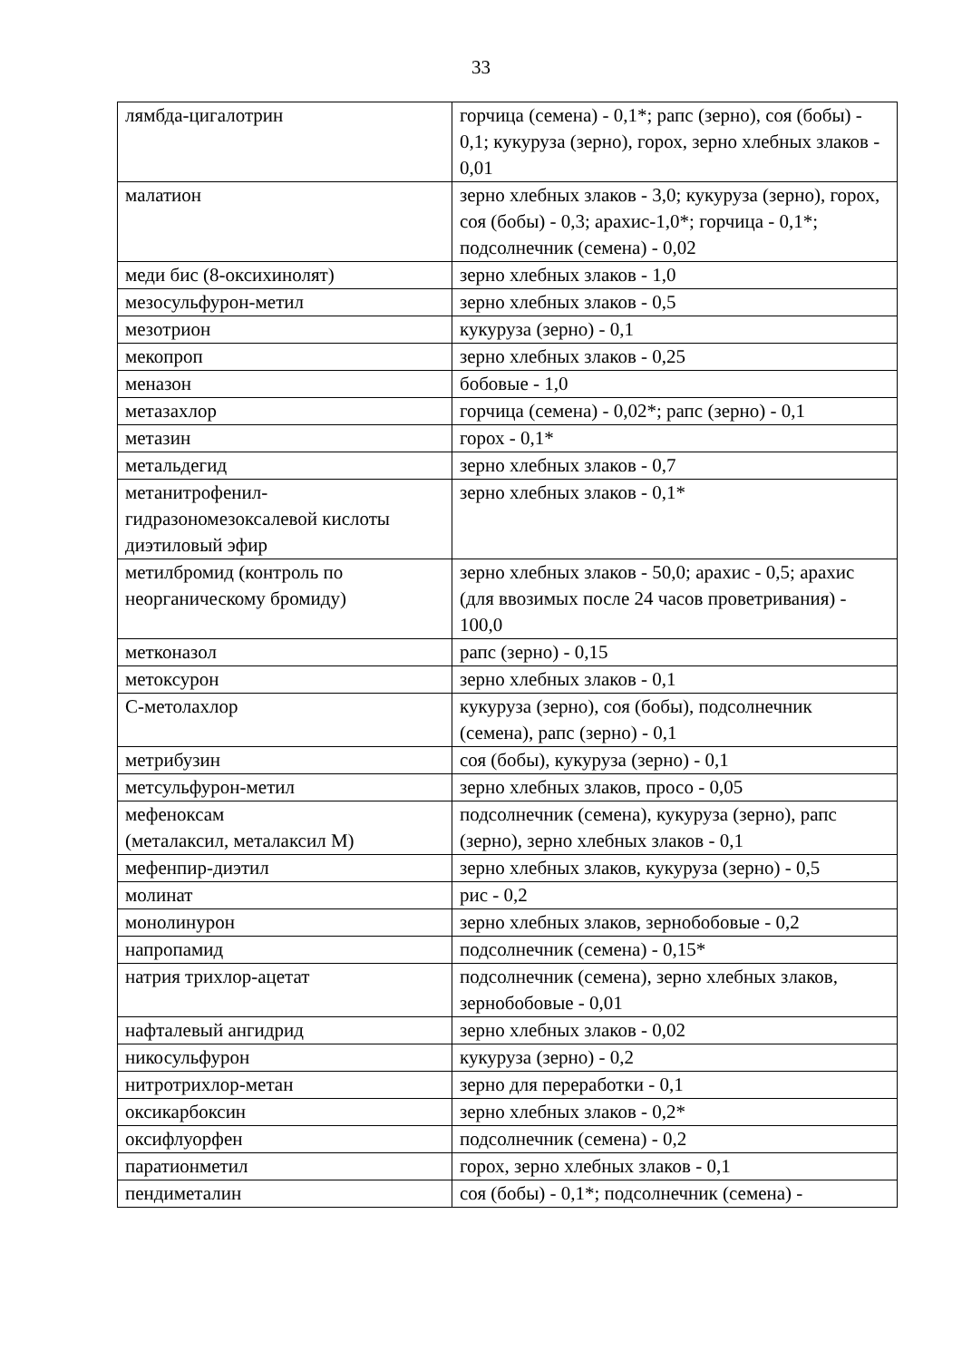33
| лямбда-цигалотрин | горчица (семена) - 0,1*; рапс (зерно), соя (бобы) - 0,1; кукуруза (зерно), горох, зерно хлебных злаков - 0,01 |
| малатион | зерно хлебных злаков - 3,0; кукуруза (зерно), горох, соя (бобы) - 0,3; арахис-1,0*; горчица - 0,1*; подсолнечник (семена) - 0,02 |
| меди бис (8-оксихинолят) | зерно хлебных злаков - 1,0 |
| мезосульфурон-метил | зерно хлебных злаков - 0,5 |
| мезотрион | кукуруза (зерно) - 0,1 |
| мекопроп | зерно хлебных злаков - 0,25 |
| меназон | бобовые - 1,0 |
| метазахлор | горчица (семена) - 0,02*; рапс (зерно) - 0,1 |
| метазин | горох - 0,1* |
| метальдегид | зерно хлебных злаков - 0,7 |
| метанитрофенил-гидразономезоксалевой кислоты диэтиловый эфир | зерно хлебных злаков - 0,1* |
| метилбромид (контроль по неорганическому бромиду) | зерно хлебных злаков - 50,0; арахис - 0,5; арахис (для ввозимых после 24 часов проветривания) - 100,0 |
| метконазол | рапс (зерно) - 0,15 |
| метоксурон | зерно хлебных злаков - 0,1 |
| С-метолахлор | кукуруза (зерно), соя (бобы), подсолнечник (семена), рапс (зерно) - 0,1 |
| метрибузин | соя (бобы), кукуруза (зерно) - 0,1 |
| метсульфурон-метил | зерно хлебных злаков, просо - 0,05 |
| мефеноксам (металаксил, металаксил М) | подсолнечник (семена), кукуруза (зерно), рапс (зерно), зерно хлебных злаков - 0,1 |
| мефенпир-диэтил | зерно хлебных злаков, кукуруза (зерно) - 0,5 |
| молинат | рис - 0,2 |
| монолинурон | зерно хлебных злаков, зернобобовые - 0,2 |
| напропамид | подсолнечник (семена) - 0,15* |
| натрия трихлор-ацетат | подсолнечник (семена), зерно хлебных злаков, зернобобовые - 0,01 |
| нафталевый ангидрид | зерно хлебных злаков - 0,02 |
| никосульфурон | кукуруза (зерно) - 0,2 |
| нитротрихлор-метан | зерно для переработки - 0,1 |
| оксикарбоксин | зерно хлебных злаков - 0,2* |
| оксифлуорфен | подсолнечник (семена) - 0,2 |
| паратионметил | горох, зерно хлебных злаков - 0,1 |
| пендиметалин | соя (бобы) - 0,1*; подсолнечник (семена) - |